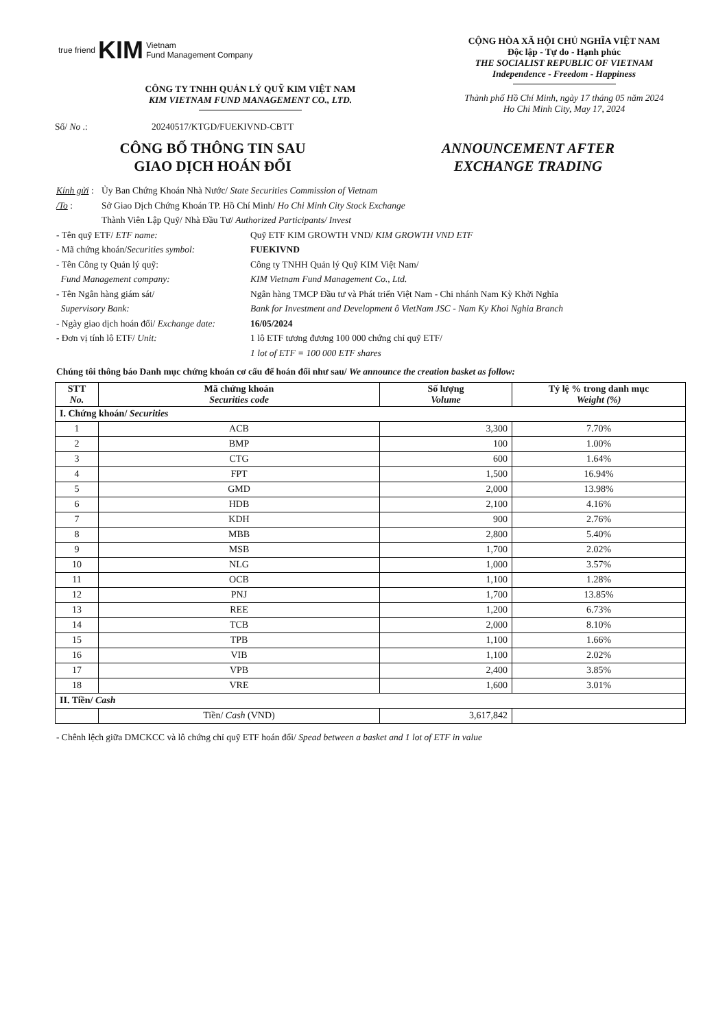true friend KIM Vietnam
Fund Management Company
CÔNG TY TNHH QUẢN LÝ QUỸ KIM VIỆT NAM
KIM VIETNAM FUND MANAGEMENT CO., LTD.
Số/ No .: 20240517/KTGD/FUEKIVND-CBTT
CỘNG HÒA XÃ HỘI CHỦ NGHĨA VIỆT NAM
Độc lập - Tự do - Hạnh phúc
THE SOCIALIST REPUBLIC OF VIETNAM
Independence - Freedom - Happiness
Thành phố Hồ Chí Minh, ngày 17 tháng 05 năm 2024
Ho Chi Minh City, May 17, 2024
CÔNG BỐ THÔNG TIN SAU
GIAO DỊCH HOÁN ĐỔI
ANNOUNCEMENT AFTER
EXCHANGE TRADING
Kính gửi : Ủy Ban Chứng Khoán Nhà Nước/ State Securities Commission of Vietnam
/To : Sở Giao Dịch Chứng Khoán TP. Hồ Chí Minh/ Ho Chi Minh City Stock Exchange
Thành Viên Lập Quỹ/ Nhà Đầu Tư/ Authorized Participants/ Invest
- Tên quỹ ETF/ ETF name: Quỹ ETF KIM GROWTH VND/ KIM GROWTH VND ETF
- Mã chứng khoán/Securities symbol: FUEKIVND
- Tên Công ty Quản lý quỹ:
Fund Management company: Công ty TNHH Quản lý Quỹ KIM Việt Nam/
KIM Vietnam Fund Management Co., Ltd.
- Tên Ngân hàng giám sát/
Supervisory Bank: Ngân hàng TMCP Đầu tư và Phát triển Việt Nam - Chi nhánh Nam Kỳ Khởi Nghĩa
Bank for Investment and Development ô VietNam JSC - Nam Ky Khoi Nghia Branch
- Ngày giao dịch hoán đổi/ Exchange date: 16/05/2024
- Đơn vị tính lô ETF/ Unit: 1 lô ETF tương đương 100 000 chứng chỉ quỹ ETF/
1 lot of ETF = 100 000 ETF shares
Chúng tôi thông báo Danh mục chứng khoán cơ cấu để hoán đổi như sau/ We announce the creation basket as follow:
| STT No. | Mã chứng khoán Securities code | Số lượng Volume | Tỷ lệ % trong danh mục Weight (%) |
| --- | --- | --- | --- |
| I. Chứng khoán/ Securities | | | |
| 1 | ACB | 3,300 | 7.70% |
| 2 | BMP | 100 | 1.00% |
| 3 | CTG | 600 | 1.64% |
| 4 | FPT | 1,500 | 16.94% |
| 5 | GMD | 2,000 | 13.98% |
| 6 | HDB | 2,100 | 4.16% |
| 7 | KDH | 900 | 2.76% |
| 8 | MBB | 2,800 | 5.40% |
| 9 | MSB | 1,700 | 2.02% |
| 10 | NLG | 1,000 | 3.57% |
| 11 | OCB | 1,100 | 1.28% |
| 12 | PNJ | 1,700 | 13.85% |
| 13 | REE | 1,200 | 6.73% |
| 14 | TCB | 2,000 | 8.10% |
| 15 | TPB | 1,100 | 1.66% |
| 16 | VIB | 1,100 | 2.02% |
| 17 | VPB | 2,400 | 3.85% |
| 18 | VRE | 1,600 | 3.01% |
| II. Tiền/ Cash | | | |
| | Tiền/ Cash (VND) | 3,617,842 | |
- Chênh lệch giữa DMCKCC và lô chứng chỉ quỹ ETF hoán đổi/ Spead between a basket and 1 lot of ETF in value